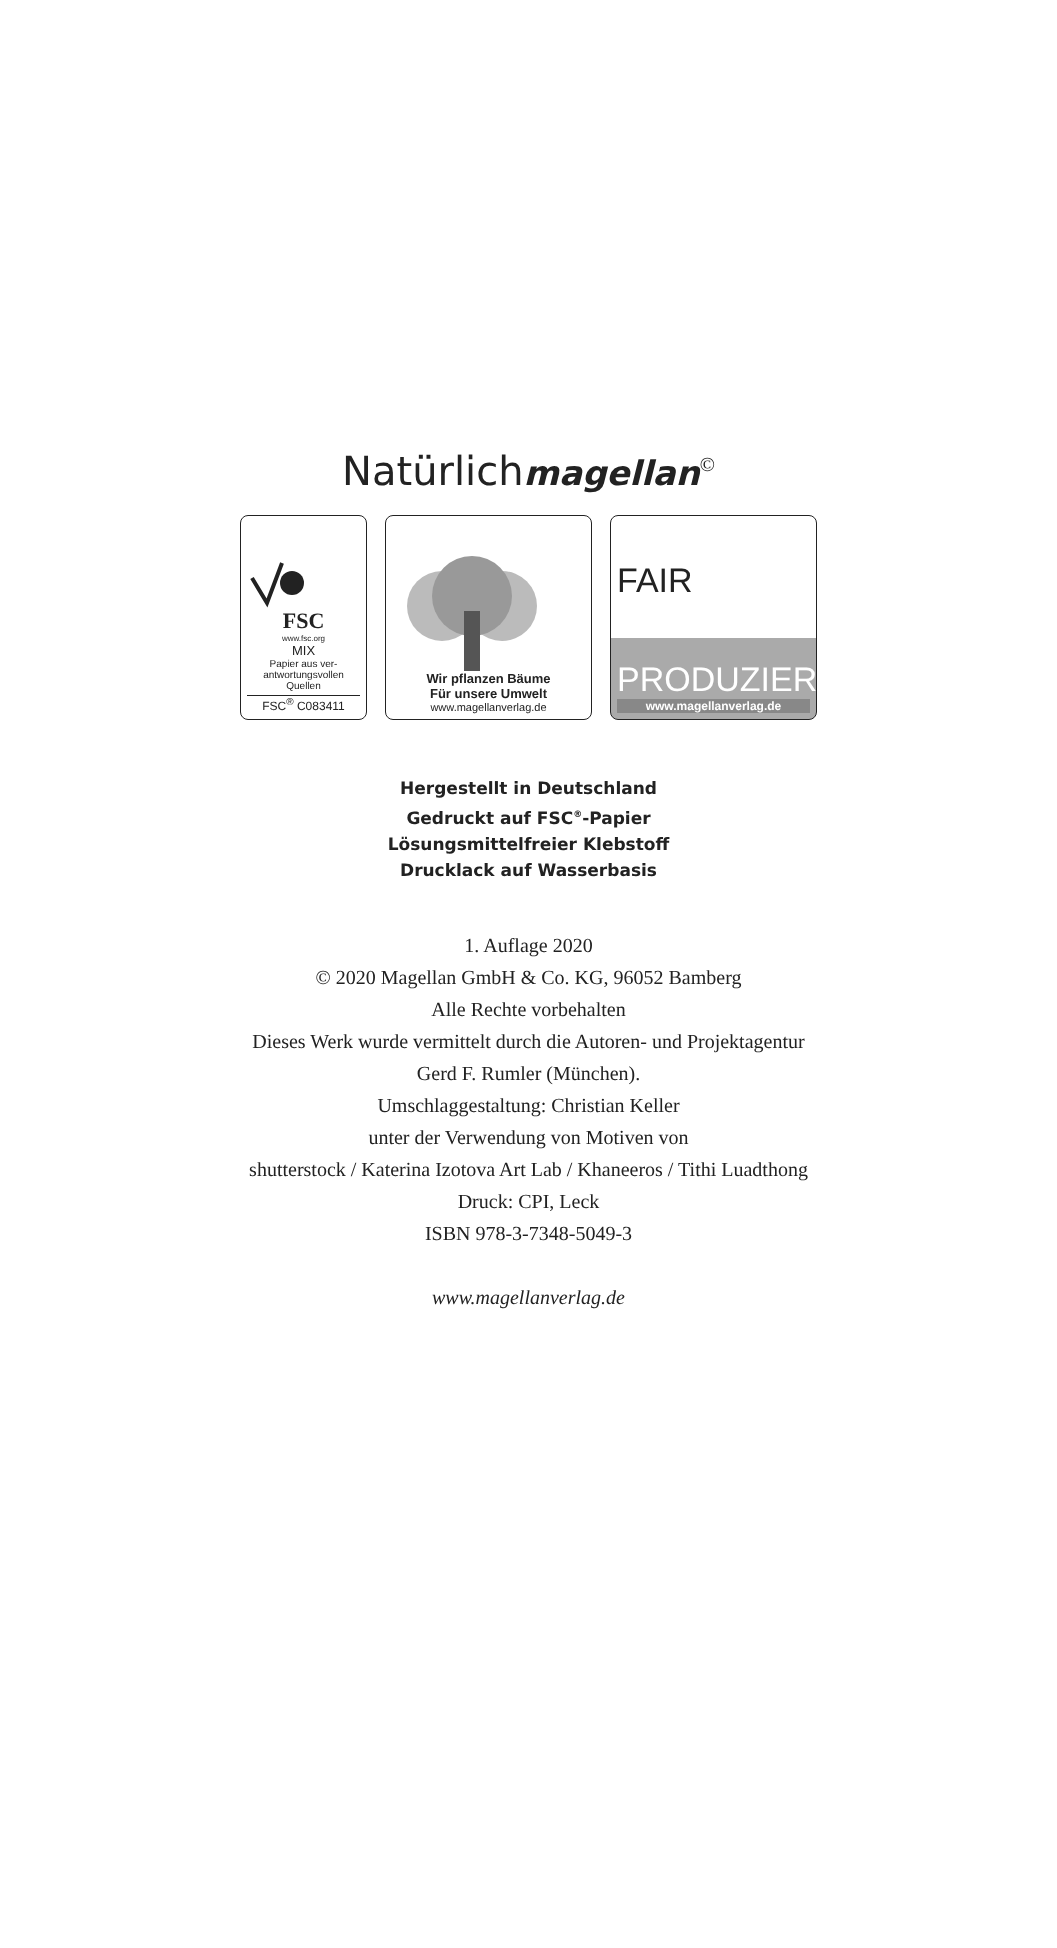Natürlich magellan<sup>©</sup>
FSC
www.fsc.org
MIX
Papier aus ver-
antwortungsvollen
Quellen
FSC<sup>®</sup> C083411
Wir pflanzen Bäume
Für unsere Umwelt
www.magellanverlag.de
FAIR
PRODUZIERT
www.magellanverlag.de
Hergestellt in Deutschland
Gedruckt auf FSC<sup>®</sup>-Papier
Lösungsmittelfreier Klebstoff
Drucklack auf Wasserbasis
1. Auflage 2020
© 2020 Magellan GmbH & Co. KG, 96052 Bamberg
Alle Rechte vorbehalten
Dieses Werk wurde vermittelt durch die Autoren- und Projektagentur
Gerd F. Rumler (München).
Umschlaggestaltung: Christian Keller
unter der Verwendung von Motiven von
shutterstock / Katerina Izotova Art Lab / Khaneeros / Tithi Luadthong
Druck: CPI, Leck
ISBN 978-3-7348-5049-3
www.magellanverlag.de